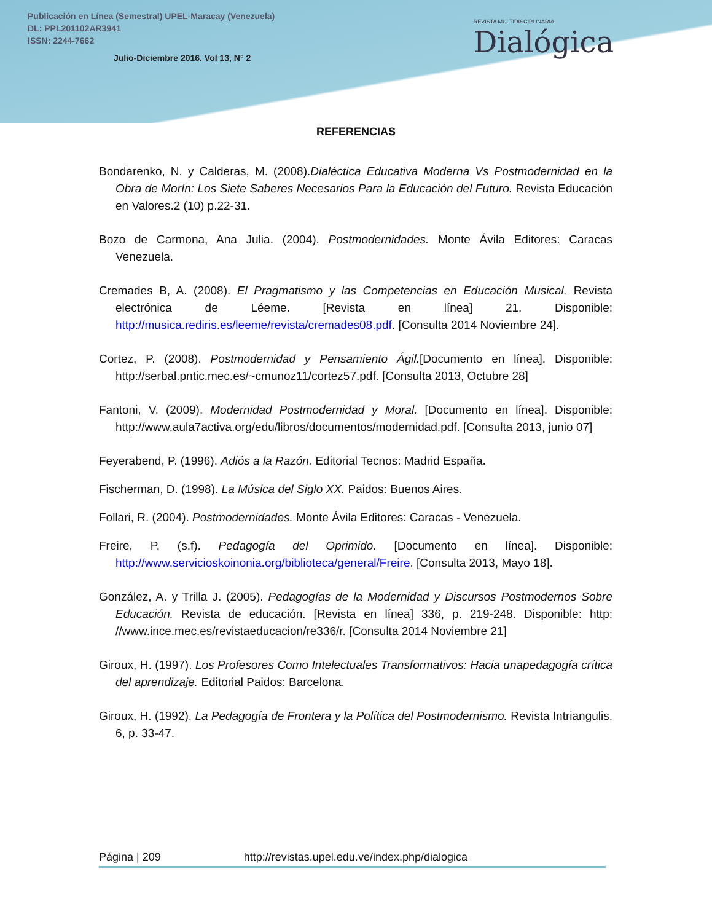Publicación en Línea (Semestral) UPEL-Maracay (Venezuela)
DL: PPL201102AR3941
ISSN: 2244-7662
Julio-Diciembre 2016. Vol 13, N° 2
REVISTA MULTIDISCIPLINARIA
Dialógica
REFERENCIAS
Bondarenko, N. y Calderas, M. (2008).Dialéctica Educativa Moderna Vs Postmodernidad en la Obra de Morín: Los Siete Saberes Necesarios Para la Educación del Futuro. Revista Educación en Valores.2 (10) p.22-31.
Bozo de Carmona, Ana Julia. (2004). Postmodernidades. Monte Ávila Editores: Caracas Venezuela.
Cremades B, A. (2008). El Pragmatismo y las Competencias en Educación Musical. Revista electrónica de Léeme. [Revista en línea] 21. Disponible: http://musica.rediris.es/leeme/revista/cremades08.pdf. [Consulta 2014 Noviembre 24].
Cortez, P. (2008). Postmodernidad y Pensamiento Ágil.[Documento en línea]. Disponible: http://serbal.pntic.mec.es/~cmunoz11/cortez57.pdf. [Consulta 2013, Octubre 28]
Fantoni, V. (2009). Modernidad Postmodernidad y Moral. [Documento en línea]. Disponible: http://www.aula7activa.org/edu/libros/documentos/modernidad.pdf. [Consulta 2013, junio 07]
Feyerabend, P. (1996). Adiós a la Razón. Editorial Tecnos: Madrid España.
Fischerman, D. (1998). La Música del Siglo XX. Paidos: Buenos Aires.
Follari, R. (2004). Postmodernidades. Monte Ávila Editores: Caracas - Venezuela.
Freire, P. (s.f). Pedagogía del Oprimido. [Documento en línea]. Disponible: http://www.servicioskoinonia.org/biblioteca/general/Freire. [Consulta 2013, Mayo 18].
González, A. y Trilla J. (2005). Pedagogías de la Modernidad y Discursos Postmodernos Sobre Educación. Revista de educación. [Revista en línea] 336, p. 219-248. Disponible: http: //www.ince.mec.es/revistaeducacion/re336/r. [Consulta 2014 Noviembre 21]
Giroux, H. (1997). Los Profesores Como Intelectuales Transformativos: Hacia unapedagogía crítica del aprendizaje. Editorial Paidos: Barcelona.
Giroux, H. (1992). La Pedagogía de Frontera y la Política del Postmodernismo. Revista Intriangulis. 6, p. 33-47.
Página | 209 http://revistas.upel.edu.ve/index.php/dialogica